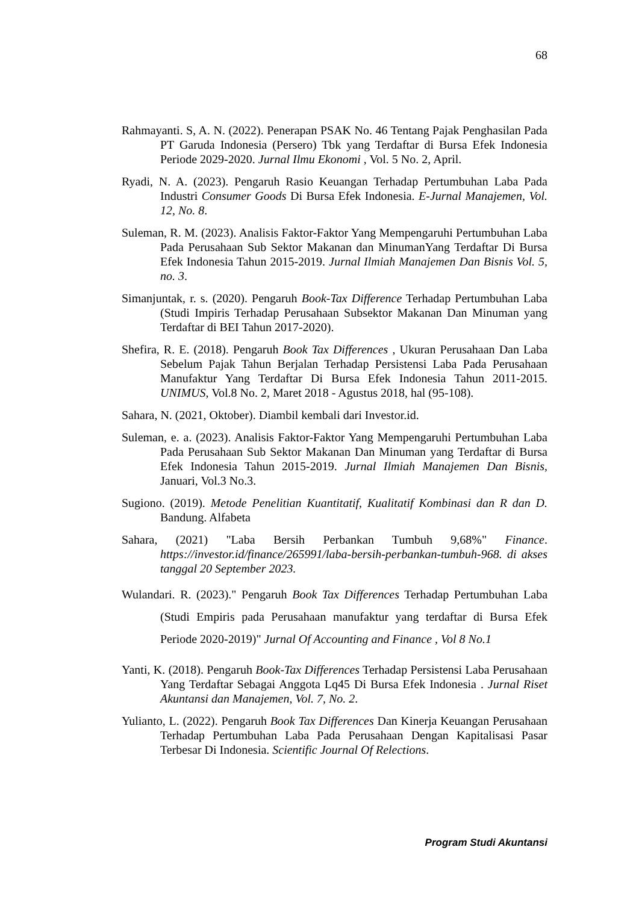68
Rahmayanti. S, A. N. (2022). Penerapan PSAK No. 46 Tentang Pajak Penghasilan Pada PT Garuda Indonesia (Persero) Tbk yang Terdaftar di Bursa Efek Indonesia Periode 2029-2020. Jurnal Ilmu Ekonomi , Vol. 5 No. 2, April.
Ryadi, N. A. (2023). Pengaruh Rasio Keuangan Terhadap Pertumbuhan Laba Pada Industri Consumer Goods Di Bursa Efek Indonesia. E-Jurnal Manajemen, Vol. 12, No. 8.
Suleman, R. M. (2023). Analisis Faktor-Faktor Yang Mempengaruhi Pertumbuhan Laba Pada Perusahaan Sub Sektor Makanan dan MinumanYang Terdaftar Di Bursa Efek Indonesia Tahun 2015-2019. Jurnal Ilmiah Manajemen Dan Bisnis Vol. 5, no. 3.
Simanjuntak, r. s. (2020). Pengaruh Book-Tax Difference Terhadap Pertumbuhan Laba (Studi Impiris Terhadap Perusahaan Subsektor Makanan Dan Minuman yang Terdaftar di BEI Tahun 2017-2020).
Shefira, R. E. (2018). Pengaruh Book Tax Differences , Ukuran Perusahaan Dan Laba Sebelum Pajak Tahun Berjalan Terhadap Persistensi Laba Pada Perusahaan Manufaktur Yang Terdaftar Di Bursa Efek Indonesia Tahun 2011-2015. UNIMUS, Vol.8 No. 2, Maret 2018 - Agustus 2018, hal (95-108).
Sahara, N. (2021, Oktober). Diambil kembali dari Investor.id.
Suleman, e. a. (2023). Analisis Faktor-Faktor Yang Mempengaruhi Pertumbuhan Laba Pada Perusahaan Sub Sektor Makanan Dan Minuman yang Terdaftar di Bursa Efek Indonesia Tahun 2015-2019. Jurnal Ilmiah Manajemen Dan Bisnis, Januari, Vol.3 No.3.
Sugiono. (2019). Metode Penelitian Kuantitatif, Kualitatif Kombinasi dan R dan D. Bandung. Alfabeta
Sahara, (2021) "Laba Bersih Perbankan Tumbuh 9,68%" Finance. https://investor.id/finance/265991/laba-bersih-perbankan-tumbuh-968. di akses tanggal 20 September 2023.
Wulandari. R. (2023)." Pengaruh Book Tax Differences Terhadap Pertumbuhan Laba (Studi Empiris pada Perusahaan manufaktur yang terdaftar di Bursa Efek Periode 2020-2019)" Jurnal Of Accounting and Finance , Vol 8 No.1
Yanti, K. (2018). Pengaruh Book-Tax Differences Terhadap Persistensi Laba Perusahaan Yang Terdaftar Sebagai Anggota Lq45 Di Bursa Efek Indonesia . Jurnal Riset Akuntansi dan Manajemen, Vol. 7, No. 2.
Yulianto, L. (2022). Pengaruh Book Tax Differences Dan Kinerja Keuangan Perusahaan Terhadap Pertumbuhan Laba Pada Perusahaan Dengan Kapitalisasi Pasar Terbesar Di Indonesia. Scientific Journal Of Relections.
Program Studi Akuntansi